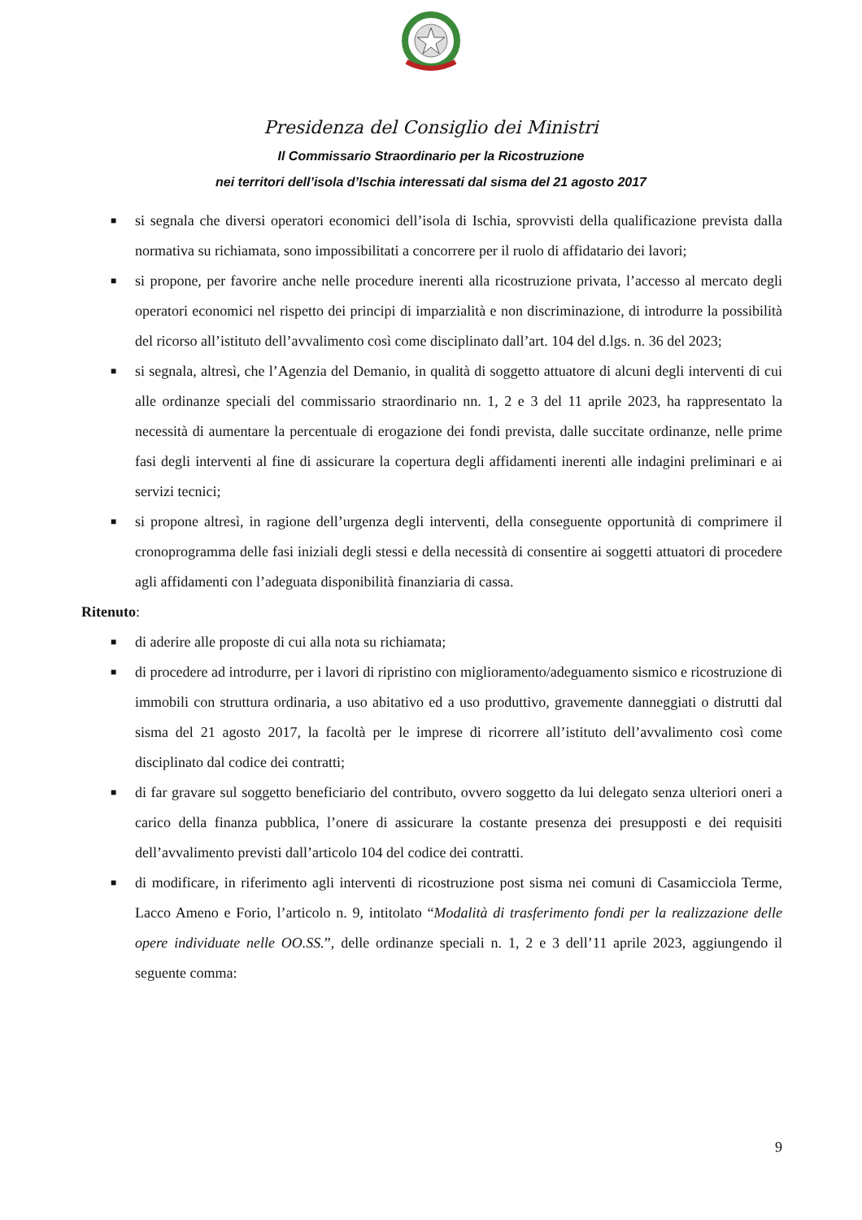Presidenza del Consiglio dei Ministri
Il Commissario Straordinario per la Ricostruzione
nei territori dell’isola d’Ischia interessati dal sisma del 21 agosto 2017
■ si segnala che diversi operatori economici dell’isola di Ischia, sprovvisti della qualificazione prevista dalla normativa su richiamata, sono impossibilitati a concorrere per il ruolo di affidatario dei lavori;
■ si propone, per favorire anche nelle procedure inerenti alla ricostruzione privata, l’accesso al mercato degli operatori economici nel rispetto dei principi di imparzialità e non discriminazione, di introdurre la possibilità del ricorso all’istituto dell’avvalimento così come disciplinato dall’art. 104 del d.lgs. n. 36 del 2023;
■ si segnala, altresì, che l’Agenzia del Demanio, in qualità di soggetto attuatore di alcuni degli interventi di cui alle ordinanze speciali del commissario straordinario nn. 1, 2 e 3 del 11 aprile 2023, ha rappresentato la necessità di aumentare la percentuale di erogazione dei fondi prevista, dalle succitate ordinanze, nelle prime fasi degli interventi al fine di assicurare la copertura degli affidamenti inerenti alle indagini preliminari e ai servizi tecnici;
■ si propone altresì, in ragione dell’urgenza degli interventi, della conseguente opportunità di comprimere il cronoprogramma delle fasi iniziali degli stessi e della necessità di consentire ai soggetti attuatori di procedere agli affidamenti con l’adeguata disponibilità finanziaria di cassa.
Ritenuto:
■ di aderire alle proposte di cui alla nota su richiamata;
■ di procedere ad introdurre, per i lavori di ripristino con miglioramento/adeguamento sismico e ricostruzione di immobili con struttura ordinaria, a uso abitativo ed a uso produttivo, gravemente danneggiati o distrutti dal sisma del 21 agosto 2017, la facoltà per le imprese di ricorrere all’istituto dell’avvalimento così come disciplinato dal codice dei contratti;
■ di far gravare sul soggetto beneficiario del contributo, ovvero soggetto da lui delegato senza ulteriori oneri a carico della finanza pubblica, l’onere di assicurare la costante presenza dei presupposti e dei requisiti dell’avvalimento previsti dall’articolo 104 del codice dei contratti.
■ di modificare, in riferimento agli interventi di ricostruzione post sisma nei comuni di Casamicciola Terme, Lacco Ameno e Forio, l’articolo n. 9, intitolato “Modalità di trasferimento fondi per la realizzazione delle opere individuate nelle OO.SS.”, delle ordinanze speciali n. 1, 2 e 3 dell’11 aprile 2023, aggiungendo il seguente comma:
9